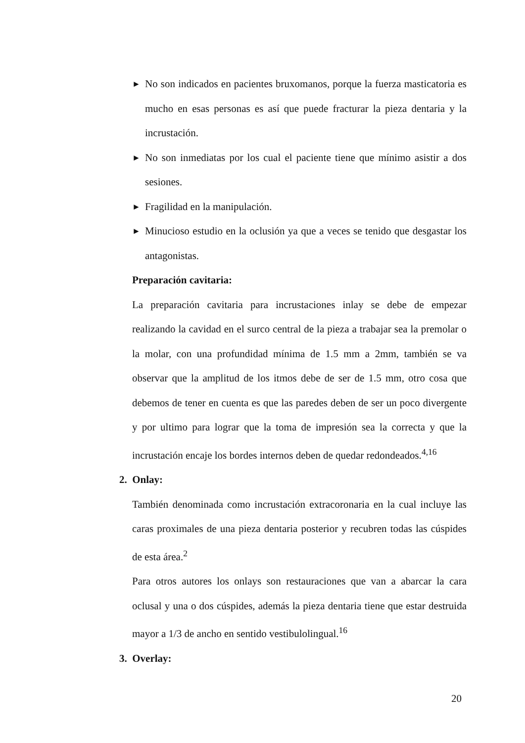►
No son indicados en pacientes bruxomanos, porque la fuerza masticatoria es mucho en esas personas es así que puede fracturar la pieza dentaria y la incrustación.
►
No son inmediatas por los cual el paciente tiene que mínimo asistir a dos sesiones.
►
Fragilidad en la manipulación.
►
Minucioso estudio en la oclusión ya que a veces se tenido que desgastar los antagonistas.
Preparación cavitaria:
La preparación cavitaria para incrustaciones inlay se debe de empezar realizando la cavidad en el surco central de la pieza a trabajar sea la premolar o la molar, con una profundidad mínima de 1.5 mm a 2mm, también se va observar que la amplitud de los itmos debe de ser de 1.5 mm, otro cosa que debemos de tener en cuenta es que las paredes deben de ser un poco divergente y por ultimo para lograr que la toma de impresión sea la correcta y que la incrustación encaje los bordes internos deben de quedar redondeados.<sup>4,16</sup>
2. Onlay:
También denominada como incrustación extracoronaria en la cual incluye las caras proximales de una pieza dentaria posterior y recubren todas las cúspides de esta área.<sup>2</sup>
Para otros autores los onlays son restauraciones que van a abarcar la cara oclusal y una o dos cúspides, además la pieza dentaria tiene que estar destruida mayor a 1/3 de ancho en sentido vestibulolingual.<sup>16</sup>
3. Overlay:
20